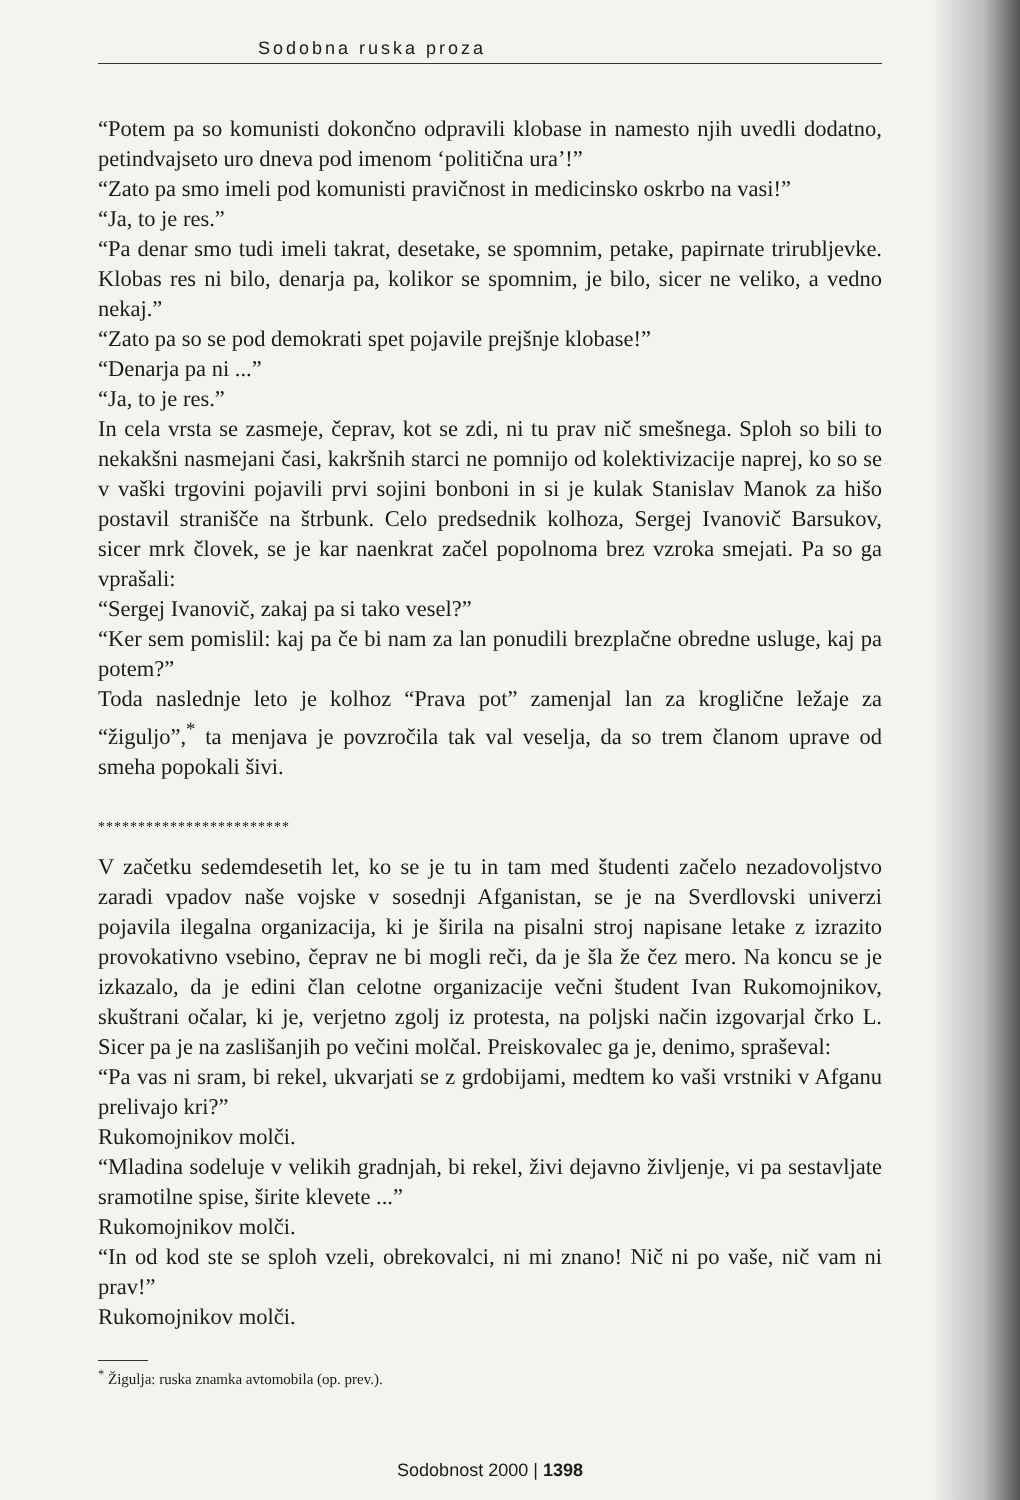Sodobna ruska proza
“Potem pa so komunisti dokončno odpravili klobase in namesto njih uvedli dodatno, petindvajseto uro dneva pod imenom ‘politična ura’!”
“Zato pa smo imeli pod komunisti pravičnost in medicinsko oskrbo na vasi!”
“Ja, to je res.”
“Pa denar smo tudi imeli takrat, desetake, se spomnim, petake, papirnate trirubljevke. Klobas res ni bilo, denarja pa, kolikor se spomnim, je bilo, sicer ne veliko, a vedno nekaj.”
“Zato pa so se pod demokrati spet pojavile prejšnje klobase!”
“Denarja pa ni ...”
“Ja, to je res.”
In cela vrsta se zasmeje, čeprav, kot se zdi, ni tu prav nič smešnega. Sploh so bili to nekakšni nasmejani časi, kakršnih starci ne pomnijo od kolektivizacije naprej, ko so se v vaški trgovini pojavili prvi sojini bonboni in si je kulak Stanislav Manok za hišo postavil stranišče na štrbunk. Celo predsednik kolhoza, Sergej Ivanovič Barsukov, sicer mrk človek, se je kar naenkrat začel popolnoma brez vzroka smejati. Pa so ga vprašali:
“Sergej Ivanovič, zakaj pa si tako vesel?”
“Ker sem pomislil: kaj pa če bi nam za lan ponudili brezplačne obredne usluge, kaj pa potem?”
Toda naslednje leto je kolhoz “Prava pot” zamenjal lan za kroglične ležaje za “žiguljo”,<sup>*</sup> ta menjava je povzročila tak val veselja, da so trem članom uprave od smeha popokali šivi.
************************
V začetku sedemdesetih let, ko se je tu in tam med študenti začelo nezadovoljstvo zaradi vpadov naše vojske v sosednji Afganistan, se je na Sverdlovski univerzi pojavila ilegalna organizacija, ki je širila na pisalni stroj napisane letake z izrazito provokativno vsebino, čeprav ne bi mogli reči, da je šla že čez mero. Na koncu se je izkazalo, da je edini član celotne organizacije večni študent Ivan Rukomojnikov, skuštrani očalar, ki je, verjetno zgolj iz protesta, na poljski način izgovarjal črko L. Sicer pa je na zaslišanjih po večini molčal. Preiskovalec ga je, denimo, spraševal:
“Pa vas ni sram, bi rekel, ukvarjati se z grdobijami, medtem ko vaši vrstniki v Afganu prelivajo kri?”
Rukomojnikov molči.
“Mladina sodeluje v velikih gradnjah, bi rekel, živi dejavno življenje, vi pa sestavljate sramotilne spise, širite klevete ...”
Rukomojnikov molči.
“In od kod ste se sploh vzeli, obrekovalci, ni mi znano! Nič ni po vaše, nič vam ni prav!”
Rukomojnikov molči.
<sup>*</sup> Žigulja: ruska znamka avtomobila (op. prev.).
Sodobnost 2000 | 1398